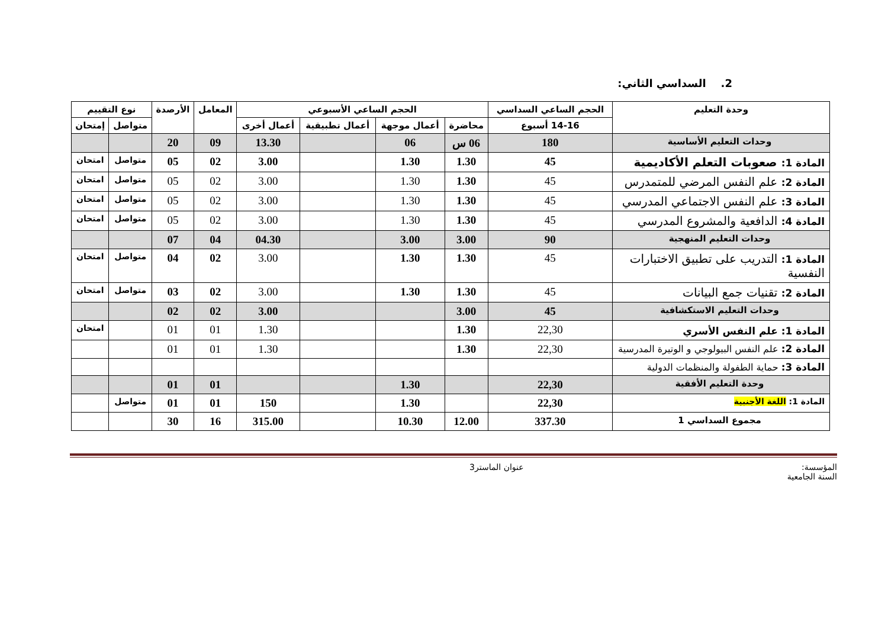2. السداسي الثاني:
| وحدة التعليم | الحجم الساعي السداسي | الحجم الساعي الأسبوعي | | | | المعامل | الأرصدة | نوع التقييم | |
| --- | --- | --- | --- | --- | --- | --- | --- | --- | --- |
| | 14-16 أسبوع | محاضرة | أعمال موجهة | أعمال تطبيقية | أعمال أخرى | | | متواصل | إمتحان |
| وحدات التعليم الأساسية | 180 | 06 س | 06 | | 13.30 | 09 | 20 | | |
| المادة 1: صعوبات التعلم الأكاديمية | 45 | 1.30 | 1.30 | | 3.00 | 02 | 05 | متواصل | امتحان |
| المادة 2: علم النفس المرضي للمتمدرس | 45 | 1.30 | 1.30 | | 3.00 | 02 | 05 | متواصل | امتحان |
| المادة 3: علم النفس الاجتماعي المدرسي | 45 | 1.30 | 1.30 | | 3.00 | 02 | 05 | متواصل | امتحان |
| المادة 4: الدافعية والمشروع المدرسي | 45 | 1.30 | 1.30 | | 3.00 | 02 | 05 | متواصل | امتحان |
| وحدات التعليم المنهجية | 90 | 3.00 | 3.00 | | 04.30 | 04 | 07 | | |
| المادة 1: التدريب على تطبيق الاختبارات النفسية | 45 | 1.30 | 1.30 | | 3.00 | 02 | 04 | متواصل | امتحان |
| المادة 2: تقنيات جمع البيانات | 45 | 1.30 | 1.30 | | 3.00 | 02 | 03 | متواصل | امتحان |
| وحدات التعليم الاستكشافية | 45 | 3.00 | | | 3.00 | 02 | 02 | | |
| المادة 1: علم النفس الأسري | 22,30 | 1.30 | | | 1.30 | 01 | 01 | | امتحان |
| المادة 2: علم النفس البيولوجي و الوتيرة المدرسية | 22,30 | 1.30 | | | 1.30 | 01 | 01 | | |
| المادة 3: حماية الطفولة والمنظمات الدولية | | | | | | | | | |
| وحدة التعليم الأفقية | 22,30 | | 1.30 | | | 01 | 01 | | |
| المادة 1: اللغة الأجنبية | 22,30 | | 1.30 | | 150 | 01 | 01 | متواصل | |
| مجموع السداسي 1 | 337.30 | 12.00 | 10.30 | | 315.00 | 16 | 30 | | |
المؤسسة:
السنة الجامعية عنوان الماستر3